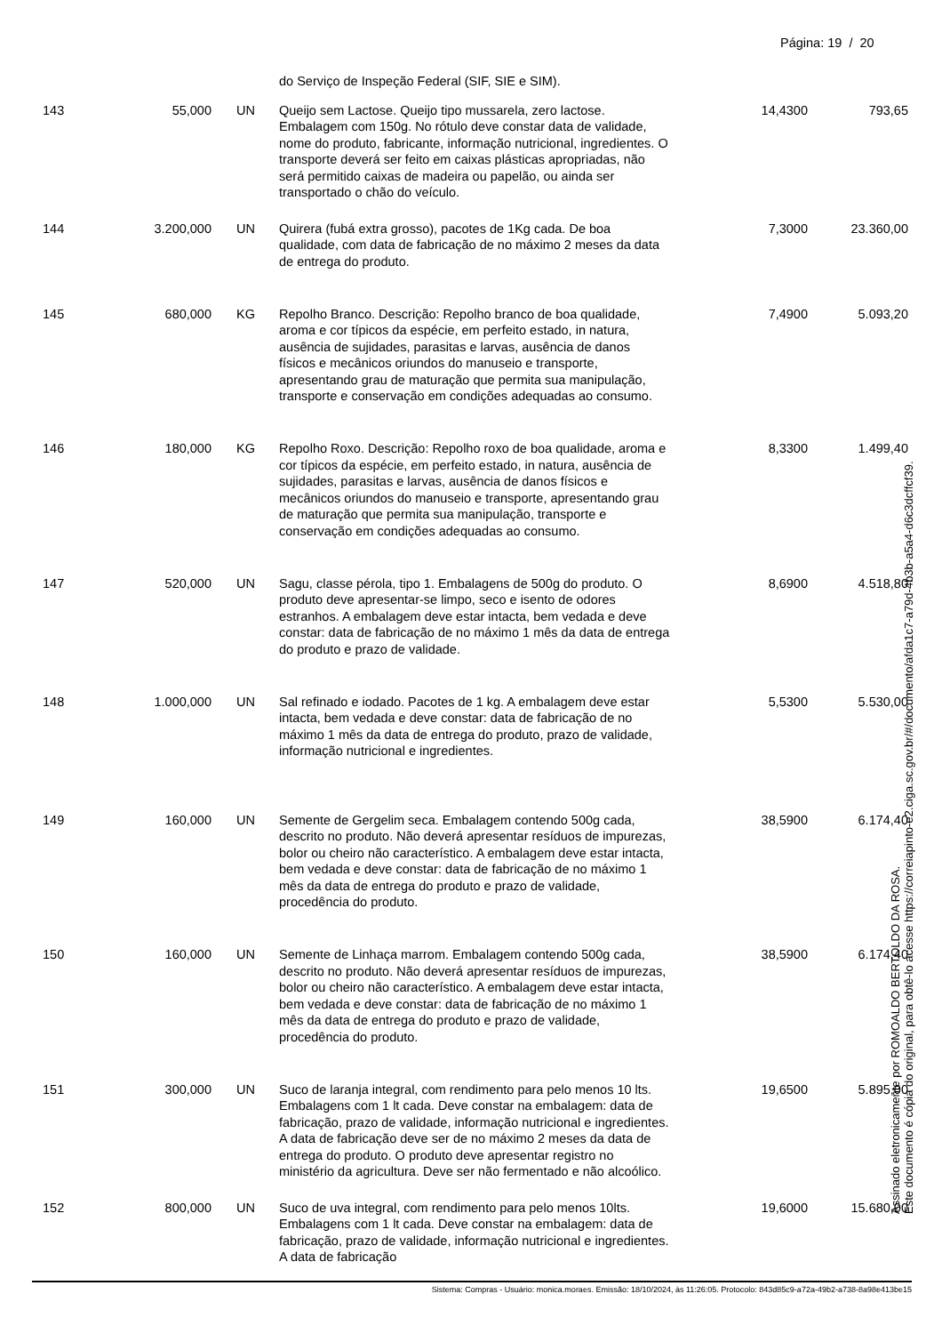Página: 19 / 20
| | | | do Serviço de Inspeção Federal (SIF, SIE e SIM). | | |
| 143 | 55,000 | UN | Queijo sem Lactose. Queijo tipo mussarela, zero lactose. Embalagem com 150g. No rótulo deve constar data de validade, nome do produto, fabricante, informação nutricional, ingredientes. O transporte deverá ser feito em caixas plásticas apropriadas, não será permitido caixas de madeira ou papelão, ou ainda ser transportado o chão do veículo. | 14,4300 | 793,65 |
| 144 | 3.200,000 | UN | Quirera (fubá extra grosso), pacotes de 1Kg cada. De boa qualidade, com data de fabricação de no máximo 2 meses da data de entrega do produto. | 7,3000 | 23.360,00 |
| 145 | 680,000 | KG | Repolho Branco. Descrição: Repolho branco de boa qualidade, aroma e cor típicos da espécie, em perfeito estado, in natura, ausência de sujidades, parasitas e larvas, ausência de danos físicos e mecânicos oriundos do manuseio e transporte, apresentando grau de maturação que permita sua manipulação, transporte e conservação em condições adequadas ao consumo. | 7,4900 | 5.093,20 |
| 146 | 180,000 | KG | Repolho Roxo. Descrição: Repolho roxo de boa qualidade, aroma e cor típicos da espécie, em perfeito estado, in natura, ausência de sujidades, parasitas e larvas, ausência de danos físicos e mecânicos oriundos do manuseio e transporte, apresentando grau de maturação que permita sua manipulação, transporte e conservação em condições adequadas ao consumo. | 8,3300 | 1.499,40 |
| 147 | 520,000 | UN | Sagu, classe pérola, tipo 1. Embalagens de 500g do produto. O produto deve apresentar-se limpo, seco e isento de odores estranhos. A embalagem deve estar intacta, bem vedada e deve constar: data de fabricação de no máximo 1 mês da data de entrega do produto e prazo de validade. | 8,6900 | 4.518,80 |
| 148 | 1.000,000 | UN | Sal refinado e iodado. Pacotes de 1 kg. A embalagem deve estar intacta, bem vedada e deve constar: data de fabricação de no máximo 1 mês da data de entrega do produto, prazo de validade, informação nutricional e ingredientes. | 5,5300 | 5.530,00 |
| 149 | 160,000 | UN | Semente de Gergelim seca. Embalagem contendo 500g cada, descrito no produto. Não deverá apresentar resíduos de impurezas, bolor ou cheiro não característico. A embalagem deve estar intacta, bem vedada e deve constar: data de fabricação de no máximo 1 mês da data de entrega do produto e prazo de validade, procedência do produto. | 38,5900 | 6.174,40 |
| 150 | 160,000 | UN | Semente de Linhaça marrom. Embalagem contendo 500g cada, descrito no produto. Não deverá apresentar resíduos de impurezas, bolor ou cheiro não característico. A embalagem deve estar intacta, bem vedada e deve constar: data de fabricação de no máximo 1 mês da data de entrega do produto e prazo de validade, procedência do produto. | 38,5900 | 6.174,40 |
| 151 | 300,000 | UN | Suco de laranja integral, com rendimento para pelo menos 10 lts. Embalagens com 1 lt cada. Deve constar na embalagem: data de fabricação, prazo de validade, informação nutricional e ingredientes. A data de fabricação deve ser de no máximo 2 meses da data de entrega do produto. O produto deve apresentar registro no ministério da agricultura. Deve ser não fermentado e não alcoólico. | 19,6500 | 5.895,00 |
| 152 | 800,000 | UN | Suco de uva integral, com rendimento para pelo menos 10lts. Embalagens com 1 lt cada. Deve constar na embalagem: data de fabricação, prazo de validade, informação nutricional e ingredientes. A data de fabricação | 19,6000 | 15.680,00 |
Sistema: Compras - Usuário: monica.moraes. Emissão: 18/10/2024, às 11:26:05. Protocolo: 843d85c9-a72a-49b2-a738-8a98e413be15
Assinado eletronicamente por ROMOALDO BERTOLDO DA ROSA.
Este documento é cópia do original, para obtê-lo acesse https://correiapinto-e2.ciga.sc.gov.br/#/documento/afda1c7-a79d-4b3b-a5a4-d6c3dcffcf39.